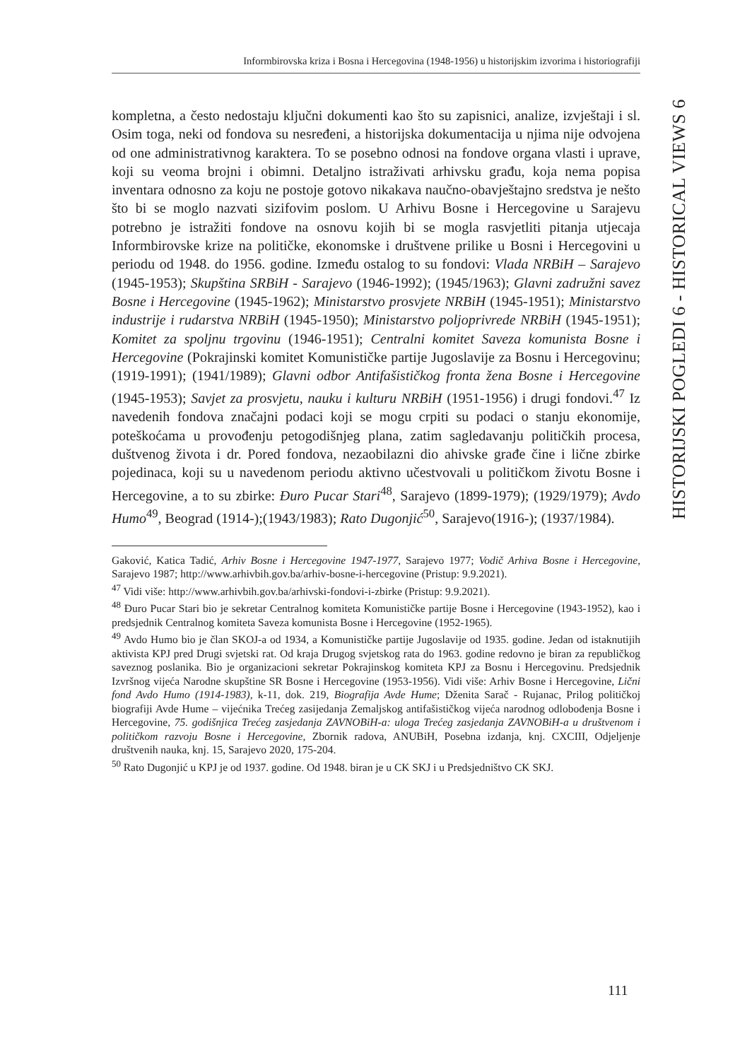Informbirovska kriza i Bosna i Hercegovina (1948-1956) u historijskim izvorima i historiografiji
HISTORIJSKI POGLEDI 6 - HISTORICAL VIEWS 6
kompletna, a često nedostaju ključni dokumenti kao što su zapisnici, analize, izvještaji i sl. Osim toga, neki od fondova su nesređeni, a historijska dokumentacija u njima nije odvojena od one administrativnog karaktera. To se posebno odnosi na fondove organa vlasti i uprave, koji su veoma brojni i obimni. Detaljno istraživati arhivsku građu, koja nema popisa inventara odnosno za koju ne postoje gotovo nikakava naučno-obavještajno sredstva je nešto što bi se moglo nazvati sizifovim poslom. U Arhivu Bosne i Hercegovine u Sarajevu potrebno je istražiti fondove na osnovu kojih bi se mogla rasvjetliti pitanja utjecaja Informbirovske krize na političke, ekonomske i društvene prilike u Bosni i Hercegovini u periodu od 1948. do 1956. godine. Između ostalog to su fondovi: Vlada NRBiH – Sarajevo (1945-1953); Skupština SRBiH - Sarajevo (1946-1992); (1945/1963); Glavni zadružni savez Bosne i Hercegovine (1945-1962); Ministarstvo prosvjete NRBiH (1945-1951); Ministarstvo industrije i rudarstva NRBiH (1945-1950); Ministarstvo poljoprivrede NRBiH (1945-1951); Komitet za spoljnu trgovinu (1946-1951); Centralni komitet Saveza komunista Bosne i Hercegovine (Pokrajinski komitet Komunističke partije Jugoslavije za Bosnu i Hercegovinu; (1919-1991); (1941/1989); Glavni odbor Antifašističkog fronta žena Bosne i Hercegovine (1945-1953); Savjet za prosvjetu, nauku i kulturu NRBiH (1951-1956) i drugi fondovi.<sup>47</sup> Iz navedenih fondova značajni podaci koji se mogu crpiti su podaci o stanju ekonomije, poteškoćama u provođenju petogodišnjeg plana, zatim sagledavanju političkih procesa, duštvenog života i dr. Pored fondova, nezaobilazni dio ahivske građe čine i lične zbirke pojedinaca, koji su u navedenom periodu aktivno učestvovali u političkom životu Bosne i Hercegovine, a to su zbirke: Đuro Pucar Stari<sup>48</sup>, Sarajevo (1899-1979); (1929/1979); Avdo Humo<sup>49</sup>, Beograd (1914-);(1943/1983); Rato Dugonjić<sup>50</sup>, Sarajevo(1916-); (1937/1984).
Gaković, Katica Tadić, Arhiv Bosne i Hercegovine 1947-1977, Sarajevo 1977; Vodič Arhiva Bosne i Hercegovine, Sarajevo 1987; http://www.arhivbih.gov.ba/arhiv-bosne-i-hercegovine (Pristup: 9.9.2021).
<sup>47</sup> Vidi više: http://www.arhivbih.gov.ba/arhivski-fondovi-i-zbirke (Pristup: 9.9.2021).
<sup>48</sup> Đuro Pucar Stari bio je sekretar Centralnog komiteta Komunističke partije Bosne i Hercegovine (1943-1952), kao i predsjednik Centralnog komiteta Saveza komunista Bosne i Hercegovine (1952-1965).
<sup>49</sup> Avdo Humo bio je član SKOJ-a od 1934, a Komunističke partije Jugoslavije od 1935. godine. Jedan od istaknutijih aktivista KPJ pred Drugi svjetski rat. Od kraja Drugog svjetskog rata do 1963. godine redovno je biran za republičkog saveznog poslanika. Bio je organizacioni sekretar Pokrajinskog komiteta KPJ za Bosnu i Hercegovinu. Predsjednik Izvršnog vijeća Narodne skupštine SR Bosne i Hercegovine (1953-1956). Vidi više: Arhiv Bosne i Hercegovine, Lični fond Avdo Humo (1914-1983), k-11, dok. 219, Biografija Avde Hume; Dženita Sarač - Rujanac, Prilog političkoj biografiji Avde Hume – vijećnika Trećeg zasijedanja Zemaljskog antifašističkog vijeća narodnog odlobođenja Bosne i Hercegovine, 75. godišnjica Trećeg zasjedanja ZAVNOBiH-a: uloga Trećeg zasjedanja ZAVNOBiH-a u društvenom i političkom razvoju Bosne i Hercegovine, Zbornik radova, ANUBiH, Posebna izdanja, knj. CXCIII, Odjeljenje društvenih nauka, knj. 15, Sarajevo 2020, 175-204.
<sup>50</sup> Rato Dugonjić u KPJ je od 1937. godine. Od 1948. biran je u CK SKJ i u Predsjedništvo CK SKJ.
111